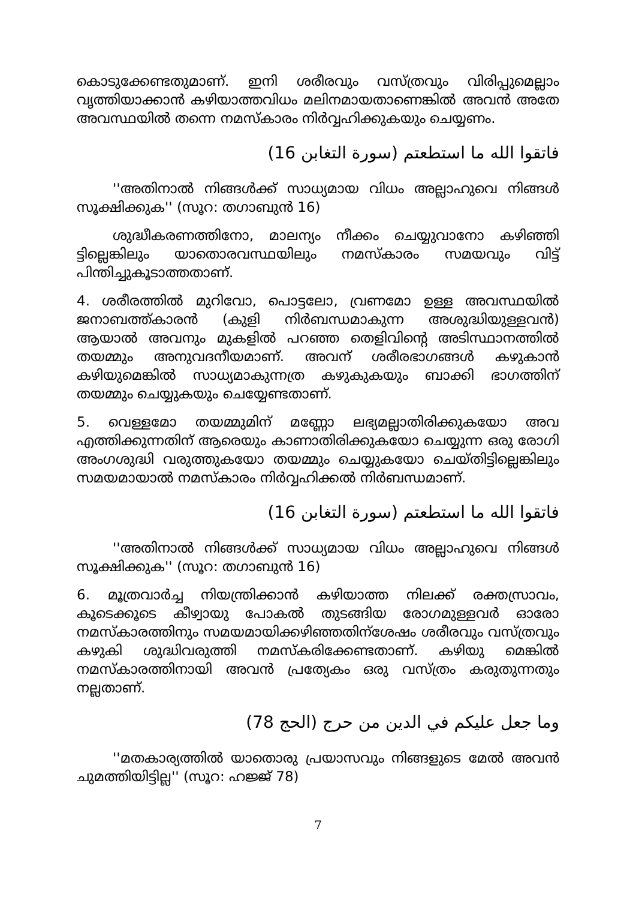കൊടുക്കേണ്ടതുമാണ്. ഇനി ശരീരവും വസ്ത്രവും വിരിപ്പുമെല്ലാം വൃത്തിയാക്കാൻ കഴിയാത്തവിധം മലിനമായതാണെങ്കിൽ അവൻ അതേ അവസ്ഥയിൽ തന്നെ നമസ്കാരം നിർവ്വഹിക്കുകയും ചെയ്യണം.
فاتقوا الله ما استطعتم (سورة التغابن 16)
''അതിനാൽ നിങ്ങൾക്ക് സാധ്യമായ വിധം അല്ലാഹുവെ നിങ്ങൾ സൂക്ഷിക്കുക'' (സൂറ: തഗാബുൻ 16)
ശുദ്ധീകരണത്തിനോ, മാലന്യം നീക്കം ചെയ്യുവാനോ കഴിഞ്ഞി ട്ടില്ലെങ്കിലും യാതൊരവസ്ഥയിലും നമസ്കാരം സമയവും വിട്ട് പിന്തിച്ചുകൂടാത്തതാണ്.
4. ശരീരത്തിൽ മുറിവോ, പൊട്ടലോ, വ്രണമോ ഉള്ള അവസ്ഥയിൽ ജനാബത്ത്കാരൻ (കുളി നിർബന്ധമാകുന്ന അശുദ്ധിയുള്ളവൻ) ആയാൽ അവനും മുകളിൽ പറഞ്ഞ തെളിവിന്റെ അടിസ്ഥാനത്തിൽ തയമ്മും അനുവദനീയമാണ്. അവന് ശരീരഭാഗങ്ങൾ കഴുകാൻ കഴിയുമെങ്കിൽ സാധ്യമാകുന്നത്ര കഴുകുകയും ബാക്കി ഭാഗത്തിന് തയമ്മും ചെയ്യുകയും ചെയ്യേണ്ടതാണ്.
5. വെള്ളമോ തയമ്മുമിന് മണ്ണോ ലഭ്യമല്ലാതിരിക്കുകയോ അവ എത്തിക്കുന്നതിന് ആരെയും കാണാതിരിക്കുകയോ ചെയ്യുന്ന ഒരു രോഗി അംഗശുദ്ധി വരുത്തുകയോ തയമ്മും ചെയ്യുകയോ ചെയ്തിട്ടില്ലെങ്കിലും സമയമായാൽ നമസ്കാരം നിർവ്വഹിക്കൽ നിർബന്ധമാണ്.
فاتقوا الله ما استطعتم (سورة التغابن 16)
''അതിനാൽ നിങ്ങൾക്ക് സാധ്യമായ വിധം അല്ലാഹുവെ നിങ്ങൾ സൂക്ഷിക്കുക'' (സൂറ: തഗാബുൻ 16)
6. മൂത്രവാർച്ച നിയന്ത്രിക്കാൻ കഴിയാത്ത നിലക്ക് രക്തസ്രാവം, കൂടെക്കൂടെ കീഴ്വായു പോകൽ തുടങ്ങിയ രോഗമുള്ളവർ ഓരോ നമസ്കാരത്തിനും സമയമായിക്കഴിഞ്ഞതിന്ശേഷം ശരീരവും വസ്ത്രവും കഴുകി ശുദ്ധിവരുത്തി നമസ്കരിക്കേണ്ടതാണ്. കഴിയു മെങ്കിൽ നമസ്കാരത്തിനായി അവൻ പ്രത്യേകം ഒരു വസ്ത്രം കരുതുന്നതും നല്ലതാണ്.
وما جعل عليكم في الدين من حرج (الحج 78)
''മതകാര്യത്തിൽ യാതൊരു പ്രയാസവും നിങ്ങളുടെ മേൽ അവൻ ചുമത്തിയിട്ടില്ല'' (സൂറ: ഹജ്ജ് 78)
7